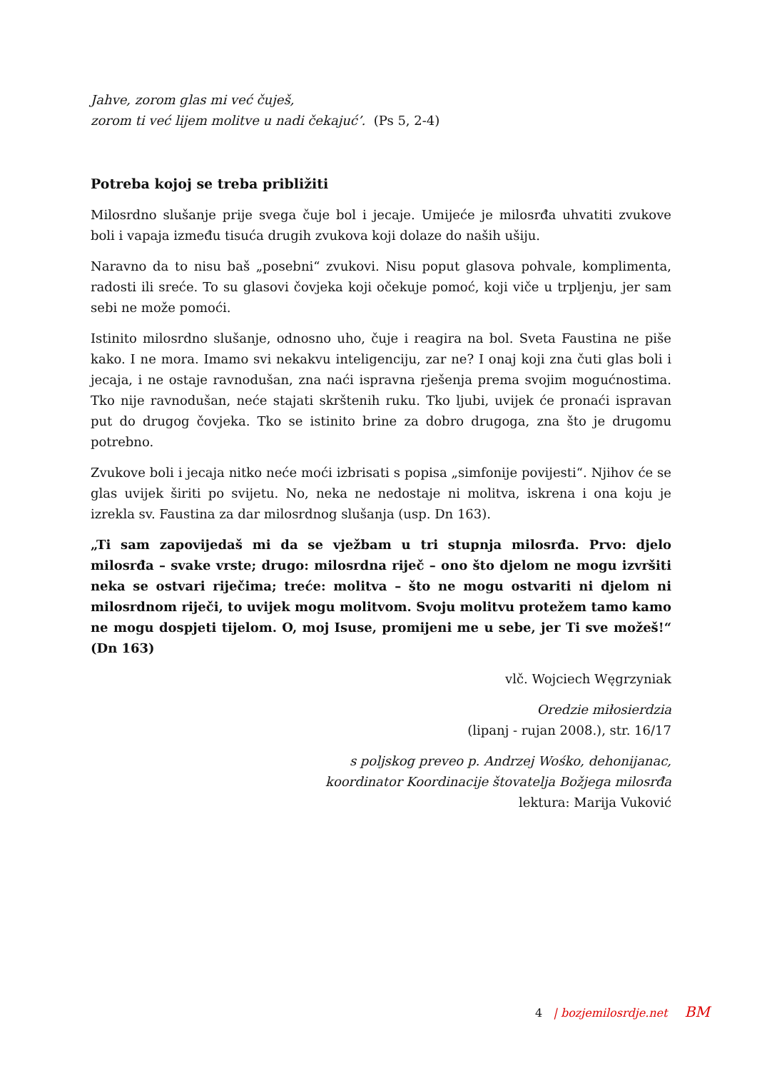Jahve, zorom glas mi već čuješ,
zorom ti već lijem molitve u nadi čekajuć’. (Ps 5, 2-4)
Potreba kojoj se treba približiti
Milosrdno slušanje prije svega čuje bol i jecaje. Umijeće je milosrđa uhvatiti zvukove boli i vapaja između tisuća drugih zvukova koji dolaze do naših ušiju.
Naravno da to nisu baš „posebni“ zvukovi. Nisu poput glasova pohvale, komplimenta, radosti ili sreće. To su glasovi čovjeka koji očekuje pomoć, koji viče u trpljenju, jer sam sebi ne može pomoći.
Istinito milosrdno slušanje, odnosno uho, čuje i reagira na bol. Sveta Faustina ne piše kako. I ne mora. Imamo svi nekakvu inteligenciju, zar ne? I onaj koji zna čuti glas boli i jecaja, i ne ostaje ravnodušan, zna naći ispravna rješenja prema svojim mogućnostima. Tko nije ravnodušan, neće stajati skrštenih ruku. Tko ljubi, uvijek će pronaći ispravan put do drugog čovjeka. Tko se istinito brine za dobro drugoga, zna što je drugomu potrebno.
Zvukove boli i jecaja nitko neće moći izbrisati s popisa „simfonije povijesti“. Njihov će se glas uvijek širiti po svijetu. No, neka ne nedostaje ni molitva, iskrena i ona koju je izrekla sv. Faustina za dar milosrdnog slušanja (usp. Dn 163).
„Ti sam zapovijedaš mi da se vježbam u tri stupnja milosrđa. Prvo: djelo milosrđa – svake vrste; drugo: milosrdna riječ – ono što djelom ne mogu izvršiti neka se ostvari riječima; treće: molitva – što ne mogu ostvariti ni djelom ni milosrdnom riječi, to uvijek mogu molitvom. Svoju molitvu protežem tamo kamo ne mogu dospjeti tijelom. O, moj Isuse, promijeni me u sebe, jer Ti sve možeš!“ (Dn 163)
vlč. Wojciech Węgrzyniak
Oredzie miłosierdzia
(lipanj - rujan 2008.), str. 16/17
s poljskog preveo p. Andrzej Wośko, dehonijanac,
koordinator Koordinacije štovatelja Božjega milosrđa
lektura: Marija Vuković
4 | bozjemilosrdje.net BM